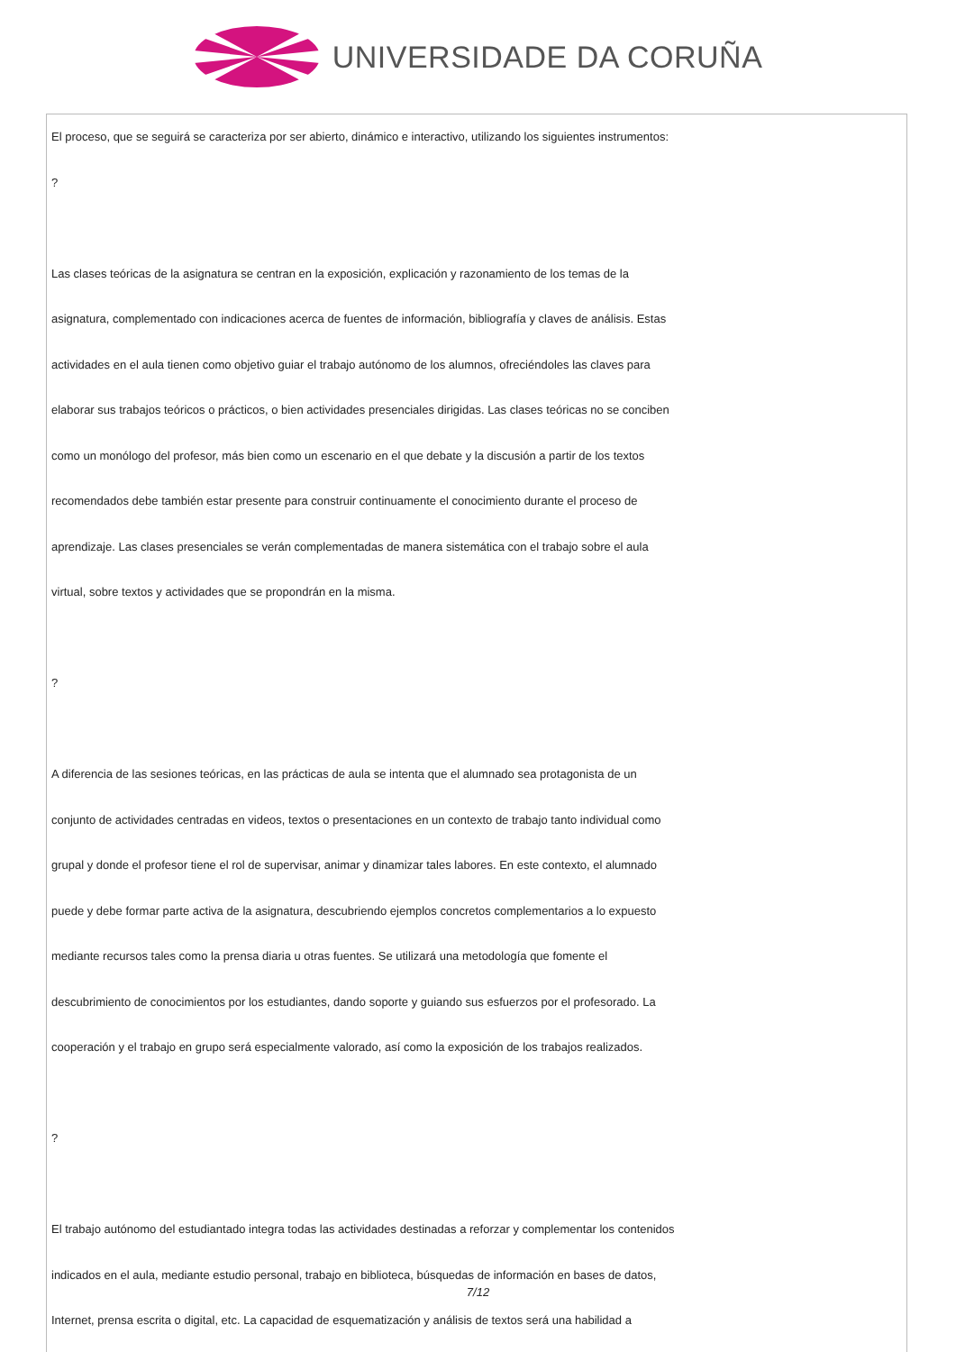UNIVERSIDADE DA CORUÑA
El proceso, que se seguirá se caracteriza por ser abierto, dinámico e interactivo, utilizando los siguientes instrumentos:
?
Las clases teóricas de la asignatura se centran en la exposición, explicación y razonamiento de los temas de la
asignatura, complementado con indicaciones acerca de fuentes de información, bibliografía y claves de análisis. Estas
actividades en el aula tienen como objetivo guiar el trabajo autónomo de los alumnos, ofreciéndoles las claves para
elaborar sus trabajos teóricos o prácticos, o bien actividades presenciales dirigidas. Las clases teóricas no se conciben
como un monólogo del profesor, más bien como un escenario en el que debate y la discusión a partir de los textos
recomendados debe también estar presente para construir continuamente el conocimiento durante el proceso de
aprendizaje. Las clases presenciales se verán complementadas de manera sistemática con el trabajo sobre el aula
virtual, sobre textos y actividades que se propondrán en la misma.
?
A diferencia de las sesiones teóricas, en las prácticas de aula se intenta que el alumnado sea protagonista de un
conjunto de actividades centradas en videos, textos o presentaciones en un contexto de trabajo tanto individual como
grupal y donde el profesor tiene el rol de supervisar, animar y dinamizar tales labores. En este contexto, el alumnado
puede y debe formar parte activa de la asignatura, descubriendo ejemplos concretos complementarios a lo expuesto
mediante recursos tales como la prensa diaria u otras fuentes. Se utilizará una metodología que fomente el
descubrimiento de conocimientos por los estudiantes, dando soporte y guiando sus esfuerzos por el profesorado. La
cooperación y el trabajo en grupo será especialmente valorado, así como la exposición de los trabajos realizados.
?
El trabajo autónomo del estudiantado integra todas las actividades destinadas a reforzar y complementar los contenidos
indicados en el aula, mediante estudio personal, trabajo en biblioteca, búsquedas de información en bases de datos,
Internet, prensa escrita o digital, etc. La capacidad de esquematización y análisis de textos será una habilidad a
7/12